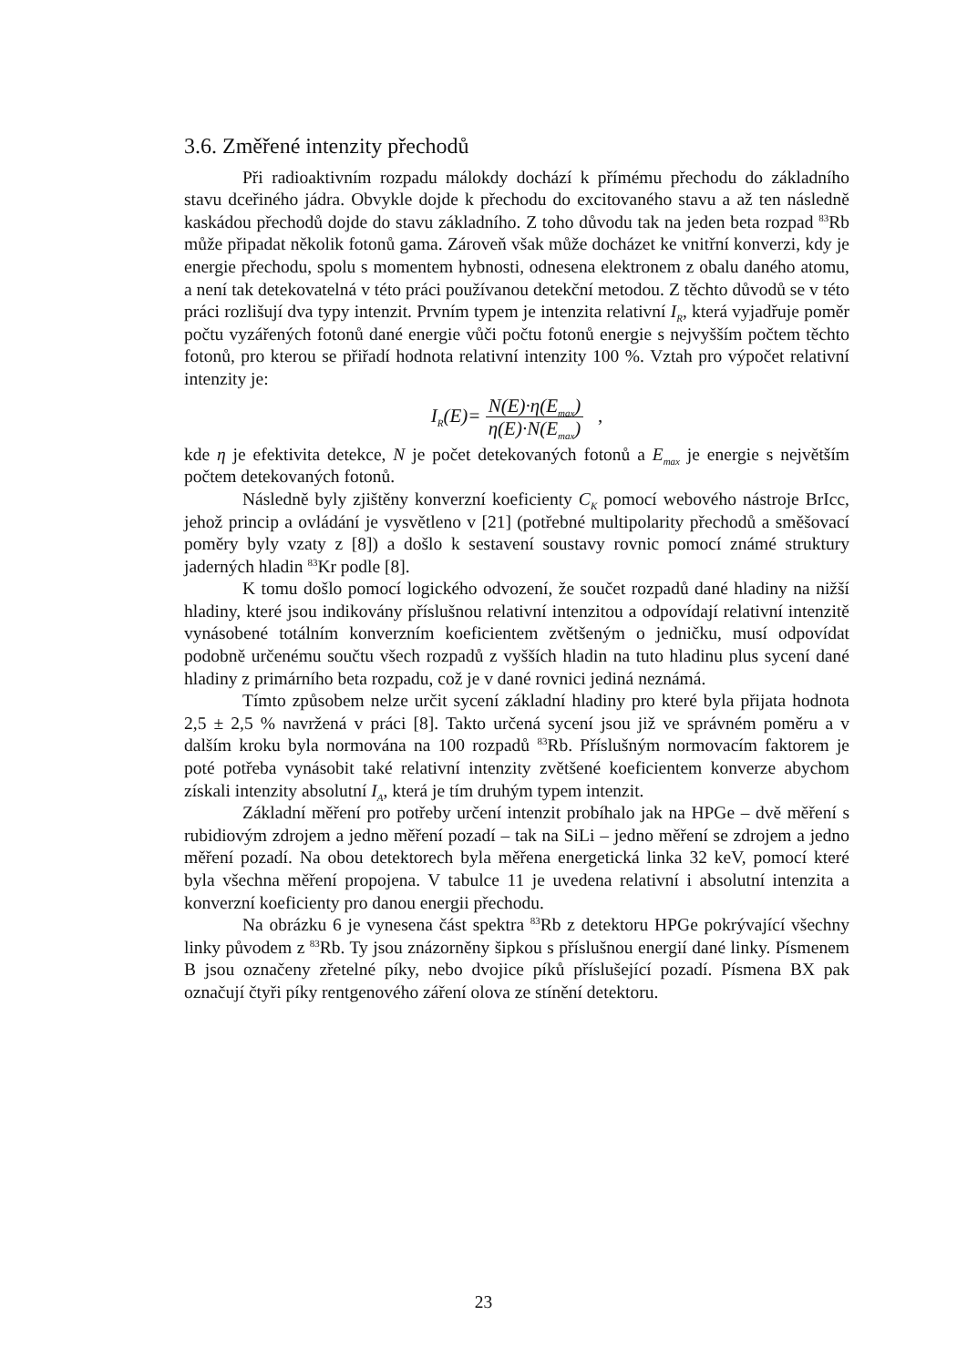3.6. Změřené intenzity přechodů
Při radioaktivním rozpadu málokdy dochází k přímému přechodu do základního stavu dceřiného jádra. Obvykle dojde k přechodu do excitovaného stavu a až ten následně kaskádou přechodů dojde do stavu základního. Z toho důvodu tak na jeden beta rozpad <sup>83</sup>Rb může připadat několik fotonů gama. Zároveň však může docházet ke vnitřní konverzi, kdy je energie přechodu, spolu s momentem hybnosti, odnesena elektronem z obalu daného atomu, a není tak detekovatelná v této práci používanou detekční metodou. Z těchto důvodů se v této práci rozlišují dva typy intenzit. Prvním typem je intenzita relativní I<sub>R</sub>, která vyjadřuje poměr počtu vyzářených fotonů dané energie vůči počtu fotonů energie s nejvyšším počtem těchto fotonů, pro kterou se přiřadí hodnota relativní intenzity 100 %. Vztah pro výpočet relativní intenzity je:
I<sub>R</sub>(E)= N(E)·η(E<sub>max</sub>) η(E)·N(E<sub>max</sub>) ,
kde η je efektivita detekce, N je počet detekovaných fotonů a E<sub>max</sub> je energie s největším počtem detekovaných fotonů.
Následně byly zjištěny konverzní koeficienty C<sub>K</sub> pomocí webového nástroje BrIcc, jehož princip a ovládání je vysvětleno v [21] (potřebné multipolarity přechodů a směšovací poměry byly vzaty z [8]) a došlo k sestavení soustavy rovnic pomocí známé struktury jaderných hladin <sup>83</sup>Kr podle [8].
K tomu došlo pomocí logického odvození, že součet rozpadů dané hladiny na nižší hladiny, které jsou indikovány příslušnou relativní intenzitou a odpovídají relativní intenzitě vynásobené totálním konverzním koeficientem zvětšeným o jedničku, musí odpovídat podobně určenému součtu všech rozpadů z vyšších hladin na tuto hladinu plus sycení dané hladiny z primárního beta rozpadu, což je v dané rovnici jediná neznámá.
Tímto způsobem nelze určit sycení základní hladiny pro které byla přijata hodnota 2,5 ± 2,5 % navržená v práci [8]. Takto určená sycení jsou již ve správném poměru a v dalším kroku byla normována na 100 rozpadů <sup>83</sup>Rb. Příslušným normovacím faktorem je poté potřeba vynásobit také relativní intenzity zvětšené koeficientem konverze abychom získali intenzity absolutní I<sub>A</sub>, která je tím druhým typem intenzit.
Základní měření pro potřeby určení intenzit probíhalo jak na HPGe – dvě měření s rubidiovým zdrojem a jedno měření pozadí – tak na SiLi – jedno měření se zdrojem a jedno měření pozadí. Na obou detektorech byla měřena energetická linka 32 keV, pomocí které byla všechna měření propojena. V tabulce 11 je uvedena relativní i absolutní intenzita a konverzní koeficienty pro danou energii přechodu.
Na obrázku 6 je vynesena část spektra <sup>83</sup>Rb z detektoru HPGe pokrývající všechny linky původem z <sup>83</sup>Rb. Ty jsou znázorněny šipkou s příslušnou energií dané linky. Písmenem B jsou označeny zřetelné píky, nebo dvojice píků příslušející pozadí. Písmena BX pak označují čtyři píky rentgenového záření olova ze stínění detektoru.
23